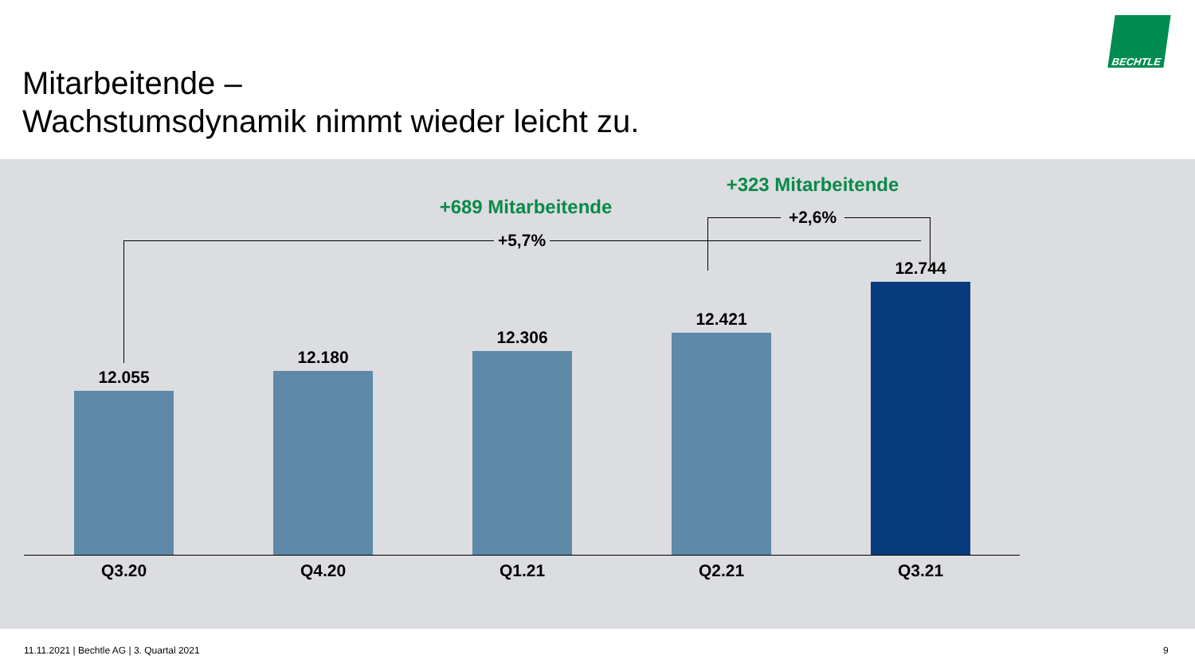Mitarbeitende –
Wachstumsdynamik nimmt wieder leicht zu.
BECHTLE
+323 Mitarbeitende
+689 Mitarbeitende
+5,7%
+2,6%
12.055
12.180
12.306
12.421
12.744
Q3.20 Q4.20 Q1.21 Q2.21 Q3.21
11.11.2021 | Bechtle AG | 3. Quartal 2021
9